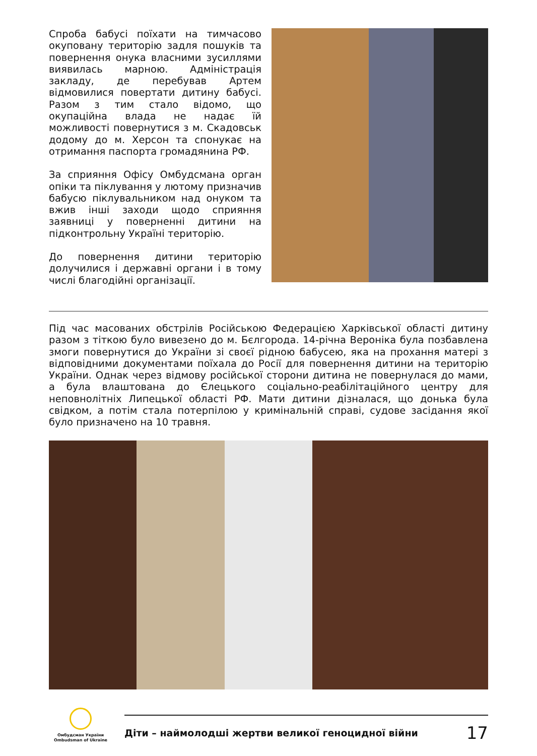Спроба бабусі поїхати на тимчасово окуповану територію задля пошуків та повернення онука власними зусиллями виявилась марною. Адміністрація закладу, де перебував Артем відмовилися повертати дитину бабусі. Разом з тим стало відомо, що окупаційна влада не надає їй можливості повернутися з м. Скадовськ додому до м. Херсон та спонукає на отримання паспорта громадянина РФ.
За сприяння Офісу Омбудсмана орган опіки та піклування у лютому призначив бабусю піклувальником над онуком та вжив інші заходи щодо сприяння заявниці у поверненні дитини на підконтрольну Україні територію.
До повернення дитини територію долучилися і державні органи і в тому числі благодійні організації.
Під час масованих обстрілів Російською Федерацією Харківської області дитину разом з тіткою було вивезено до м. Бєлгорода. 14-річна Вероніка була позбавлена змоги повернутися до України зі своєї рідною бабусею, яка на прохання матері з відповідними документами поїхала до Росії для повернення дитини на територію України. Однак через відмову російської сторони дитина не повернулася до мами, а була влаштована до Єлецького соціально-реабілітаційного центру для неповнолітніх Липецької області РФ. Мати дитини дізналася, що донька була свідком, а потім стала потерпілою у кримінальній справі, судове засідання якої було призначено на 10 травня.
Омбудсман України
Ombudsman of Ukraine
Діти – наймолодші жертви великої геноцидної війни 17